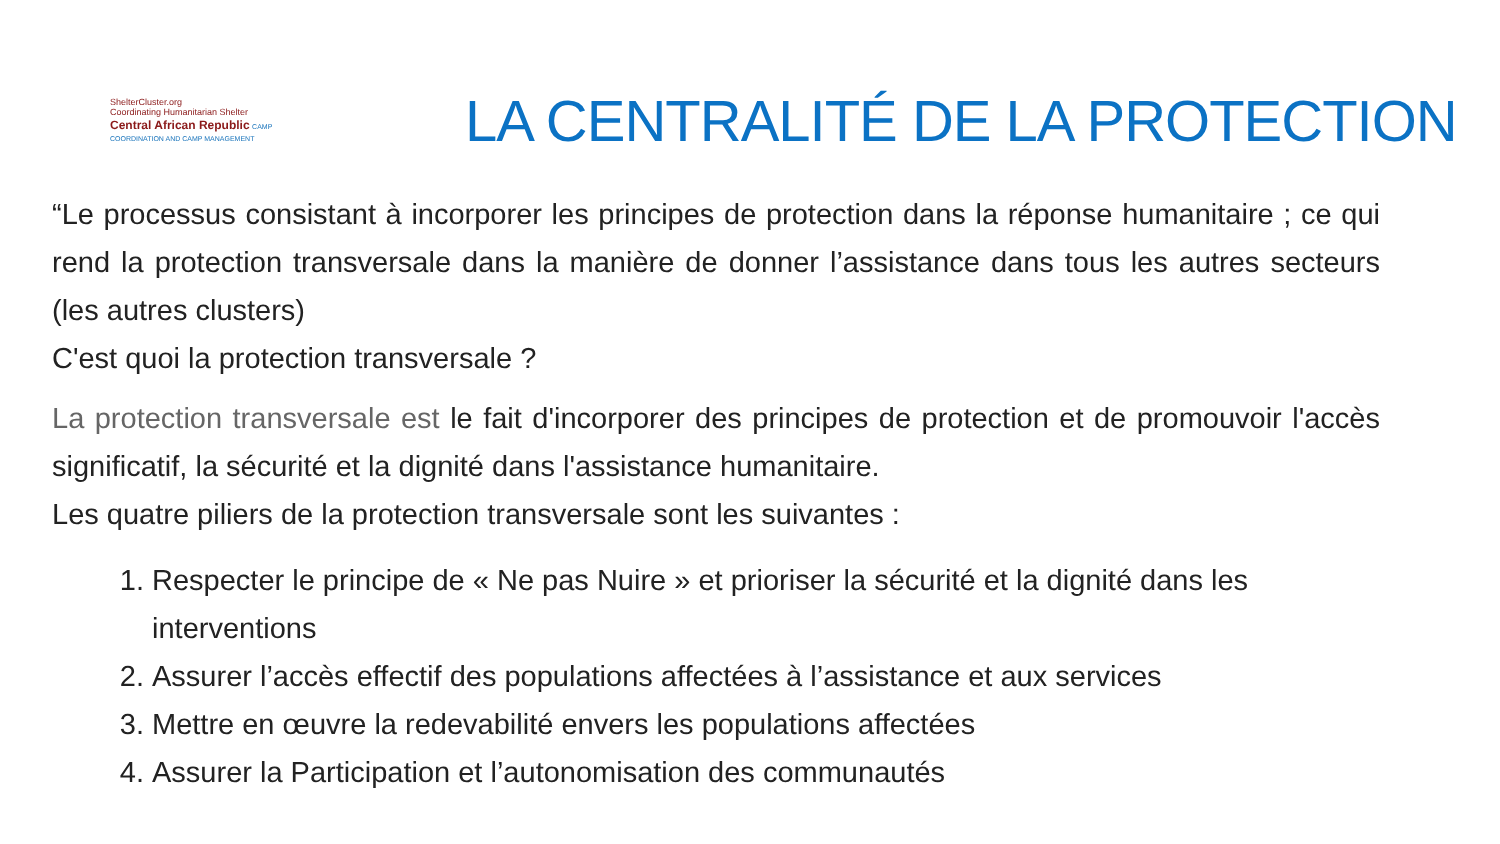ShelterCluster.org
Coordinating Humanitarian Shelter
Central African Republic CAMP COORDINATION AND CAMP MANAGEMENT
LA CENTRALITÉ DE LA PROTECTION
“Le processus consistant à incorporer les principes de protection dans la réponse humanitaire ; ce qui rend la protection transversale dans la manière de donner l’assistance dans tous les autres secteurs (les autres clusters)
C'est quoi la protection transversale ?
La protection transversale est le fait d'incorporer des principes de protection et de promouvoir l'accès significatif, la sécurité et la dignité dans l'assistance humanitaire.
Les quatre piliers de la protection transversale sont les suivantes :
1. Respecter le principe de « Ne pas Nuire » et prioriser la sécurité et la dignité dans les interventions
2. Assurer l’accès effectif des populations affectées à l’assistance et aux services
3. Mettre en œuvre la redevabilité envers les populations affectées
4. Assurer la Participation et l’autonomisation des communautés